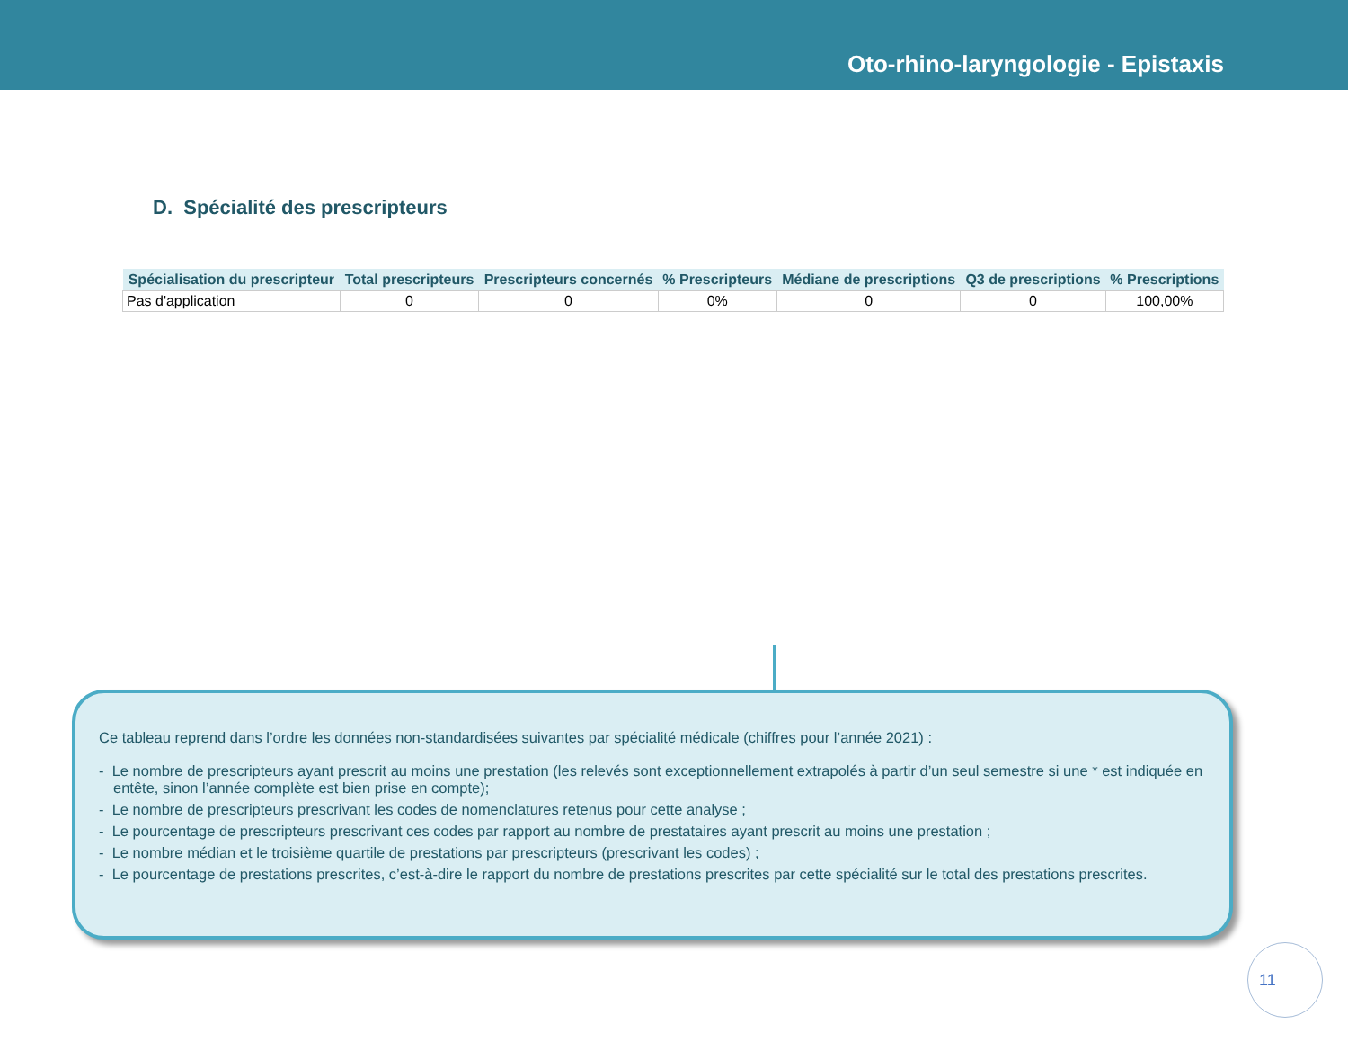Oto-rhino-laryngologie - Epistaxis
D. Spécialité des prescripteurs
| Spécialisation du prescripteur | Total prescripteurs | Prescripteurs concernés | % Prescripteurs | Médiane de prescriptions | Q3 de prescriptions | % Prescriptions |
| --- | --- | --- | --- | --- | --- | --- |
| Pas d'application | 0 | 0 | 0% | 0 | 0 | 100,00% |
Ce tableau reprend dans l’ordre les données non-standardisées suivantes par spécialité médicale (chiffres pour l’année 2021) :
- Le nombre de prescripteurs ayant prescrit au moins une prestation (les relevés sont exceptionnellement extrapolés à partir d’un seul semestre si une * est indiquée en entête, sinon l’année complète est bien prise en compte);
- Le nombre de prescripteurs prescrivant les codes de nomenclatures retenus pour cette analyse ;
- Le pourcentage de prescripteurs prescrivant ces codes par rapport au nombre de prestataires ayant prescrit au moins une prestation ;
- Le nombre médian et le troisième quartile de prestations par prescripteurs (prescrivant les codes) ;
- Le pourcentage de prestations prescrites, c’est-à-dire le rapport du nombre de prestations prescrites par cette spécialité sur le total des prestations prescrites.
11